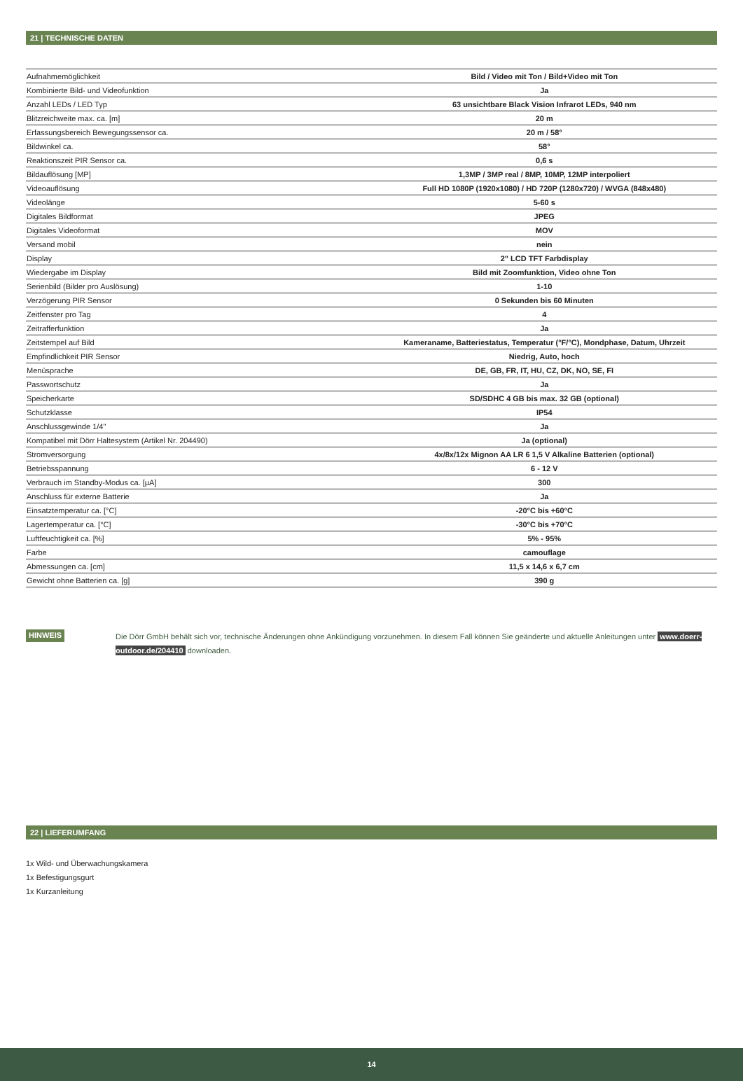21 | TECHNISCHE DATEN
| Aufnahmemöglichkeit | Bild / Video mit Ton / Bild+Video mit Ton |
| Kombinierte Bild- und Videofunktion | Ja |
| Anzahl LEDs / LED Typ | 63 unsichtbare Black Vision Infrarot LEDs, 940 nm |
| Blitzreichweite max. ca. [m] | 20 m |
| Erfassungsbereich Bewegungssensor ca. | 20 m / 58° |
| Bildwinkel ca. | 58° |
| Reaktionszeit PIR Sensor ca. | 0,6 s |
| Bildauflösung [MP] | 1,3MP / 3MP real / 8MP, 10MP, 12MP interpoliert |
| Videoauflösung | Full HD 1080P (1920x1080) / HD 720P (1280x720) / WVGA (848x480) |
| Videolänge | 5-60 s |
| Digitales Bildformat | JPEG |
| Digitales Videoformat | MOV |
| Versand mobil | nein |
| Display | 2" LCD TFT Farbdisplay |
| Wiedergabe im Display | Bild mit Zoomfunktion, Video ohne Ton |
| Serienbild (Bilder pro Auslösung) | 1-10 |
| Verzögerung PIR Sensor | 0 Sekunden bis 60 Minuten |
| Zeitfenster pro Tag | 4 |
| Zeitrafferfunktion | Ja |
| Zeitstempel auf Bild | Kameraname, Batteriestatus, Temperatur (°F/°C), Mondphase, Datum, Uhrzeit |
| Empfindlichkeit PIR Sensor | Niedrig, Auto, hoch |
| Menüsprache | DE, GB, FR, IT, HU, CZ, DK, NO, SE, FI |
| Passwortschutz | Ja |
| Speicherkarte | SD/SDHC 4 GB bis max. 32 GB (optional) |
| Schutzklasse | IP54 |
| Anschlussgewinde 1/4" | Ja |
| Kompatibel mit Dörr Haltesystem (Artikel Nr. 204490) | Ja (optional) |
| Stromversorgung | 4x/8x/12x Mignon AA LR 6 1,5 V Alkaline Batterien (optional) |
| Betriebsspannung | 6 - 12 V |
| Verbrauch im Standby-Modus ca. [µA] | 300 |
| Anschluss für externe Batterie | Ja |
| Einsatztemperatur ca. [°C] | -20°C bis +60°C |
| Lagertemperatur ca. [°C] | -30°C bis +70°C |
| Luftfeuchtigkeit ca. [%] | 5% - 95% |
| Farbe | camouflage |
| Abmessungen ca. [cm] | 11,5 x 14,6 x 6,7 cm |
| Gewicht ohne Batterien ca. [g] | 390 g |
HINWEIS
Die Dörr GmbH behält sich vor, technische Änderungen ohne Ankündigung vorzunehmen. In diesem Fall können Sie geänderte und aktuelle Anleitungen unter www.doerr-outdoor.de/204410 downloaden.
22 | LIEFERUMFANG
1x Wild- und Überwachungskamera
1x Befestigungsgurt
1x Kurzanleitung
14